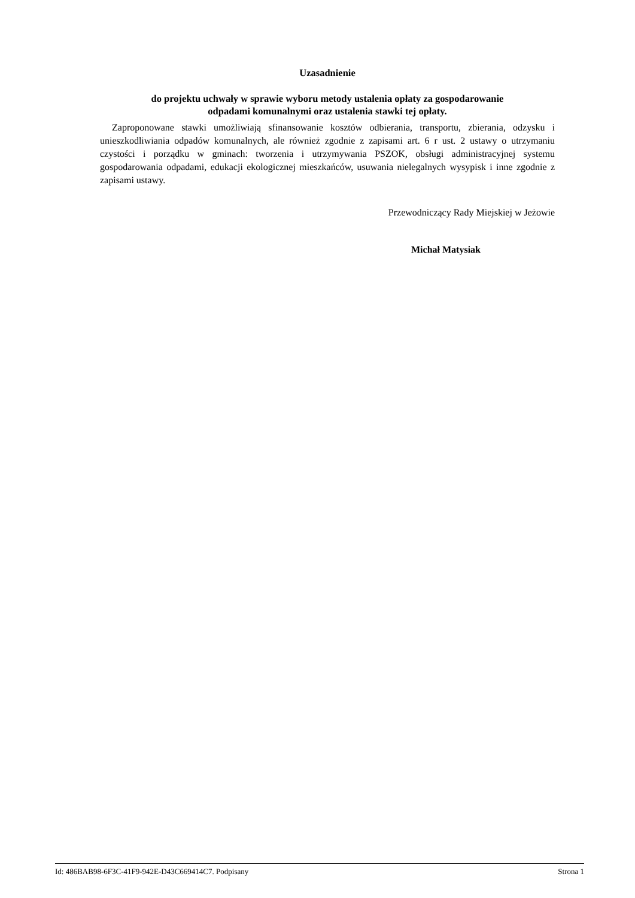Uzasadnienie
do projektu uchwały w sprawie wyboru metody ustalenia opłaty za gospodarowanie
odpadami komunalnymi oraz ustalenia stawki tej opłaty.
Zaproponowane stawki umożliwiają sfinansowanie kosztów odbierania, transportu, zbierania, odzysku i unieszkodliwiania odpadów komunalnych, ale również zgodnie z zapisami art. 6 r ust. 2 ustawy o utrzymaniu czystości i porządku w gminach: tworzenia i utrzymywania PSZOK, obsługi administracyjnej systemu gospodarowania odpadami, edukacji ekologicznej mieszkańców, usuwania nielegalnych wysypisk i inne zgodnie z zapisami ustawy.
Przewodniczący Rady Miejskiej w Jeżowie
Michał Matysiak
Id: 486BAB98-6F3C-41F9-942E-D43C669414C7. Podpisany Strona 1